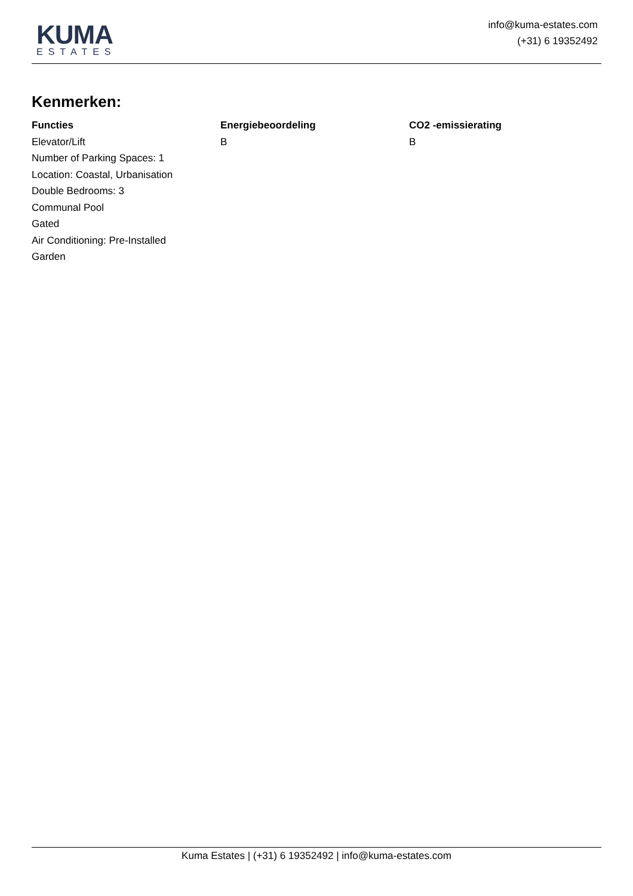KUMA
ESTATES
info@kuma-estates.com
(+31) 6 19352492
Kenmerken:
Functies
Elevator/Lift
Number of Parking Spaces: 1
Location: Coastal, Urbanisation
Double Bedrooms: 3
Communal Pool
Gated
Air Conditioning: Pre-Installed
Garden
Energiebeoordeling
B
CO2 -emissierating
B
Kuma Estates | (+31) 6 19352492 | info@kuma-estates.com